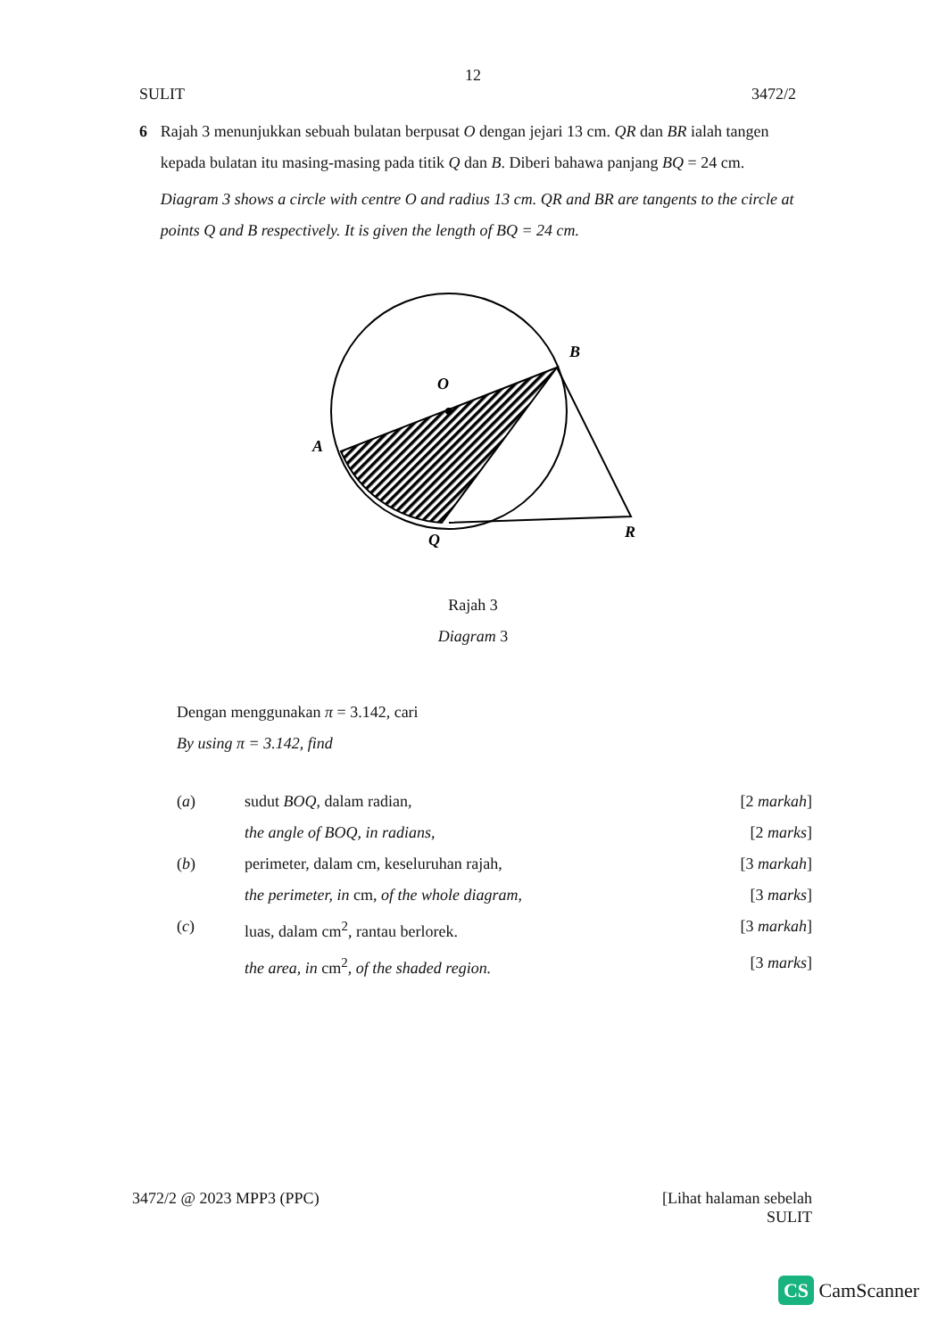12
SULIT 3472/2
6 Rajah 3 menunjukkan sebuah bulatan berpusat O dengan jejari 13 cm. QR dan BR ialah tangen kepada bulatan itu masing-masing pada titik Q dan B. Diberi bahawa panjang BQ = 24 cm.
Diagram 3 shows a circle with centre O and radius 13 cm. QR and BR are tangents to the circle at points Q and B respectively. It is given the length of BQ = 24 cm.
B
O
A
Q
R
Rajah 3
Diagram 3
Dengan menggunakan π = 3.142, cari
By using π = 3.142, find
(a) sudut BOQ, dalam radian, [2 markah]
the angle of BOQ, in radians, [2 marks]
(b) perimeter, dalam cm, keseluruhan rajah, [3 markah]
the perimeter, in cm, of the whole diagram, [3 marks]
(c) luas, dalam cm<sup>2</sup>, rantau berlorek. [3 markah]
the area, in cm<sup>2</sup>, of the shaded region. [3 marks]
3472/2 @ 2023 MPP3 (PPC) [Lihat halaman sebelah
SULIT
CS CamScanner